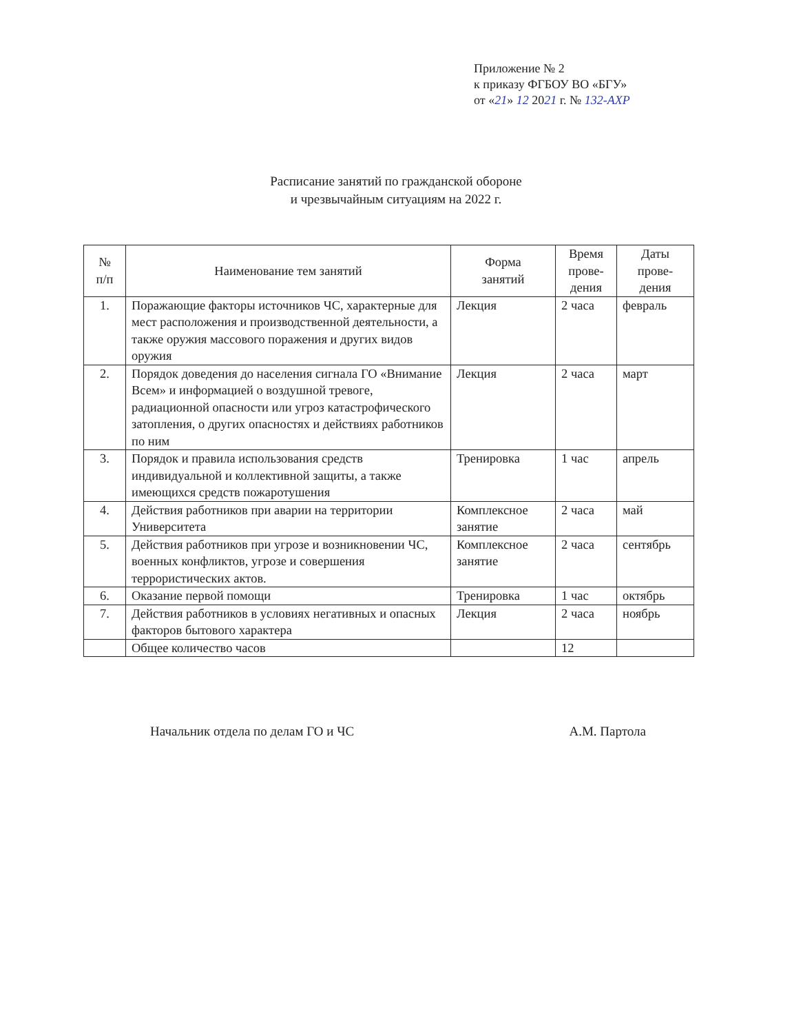Приложение № 2
к приказу ФГБОУ ВО «БГУ»
от «21» 12 2021 г. № 132-АХР
Расписание занятий по гражданской обороне
и чрезвычайным ситуациям на 2022 г.
| № п/п | Наименование тем занятий | Форма занятий | Время прове- дения | Даты прове- дения |
| --- | --- | --- | --- | --- |
| 1. | Поражающие факторы источников ЧС, характерные для мест расположения и производственной деятельности, а также оружия массового поражения и других видов оружия | Лекция | 2 часа | февраль |
| 2. | Порядок доведения до населения сигнала ГО «Внимание Всем» и информацией о воздушной тревоге, радиационной опасности или угроз катастрофического затопления, о других опасностях и действиях работников по ним | Лекция | 2 часа | март |
| 3. | Порядок и правила использования средств индивидуальной и коллективной защиты, а также имеющихся средств пожаротушения | Тренировка | 1 час | апрель |
| 4. | Действия работников при аварии на территории Университета | Комплексное занятие | 2 часа | май |
| 5. | Действия работников при угрозе и возникновении ЧС, военных конфликтов, угрозе и совершения террористических актов. | Комплексное занятие | 2 часа | сентябрь |
| 6. | Оказание первой помощи | Тренировка | 1 час | октябрь |
| 7. | Действия работников в условиях негативных и опасных факторов бытового характера | Лекция | 2 часа | ноябрь |
| | Общее количество часов | | 12 | |
Начальник отдела по делам ГО и ЧС А.М. Партола